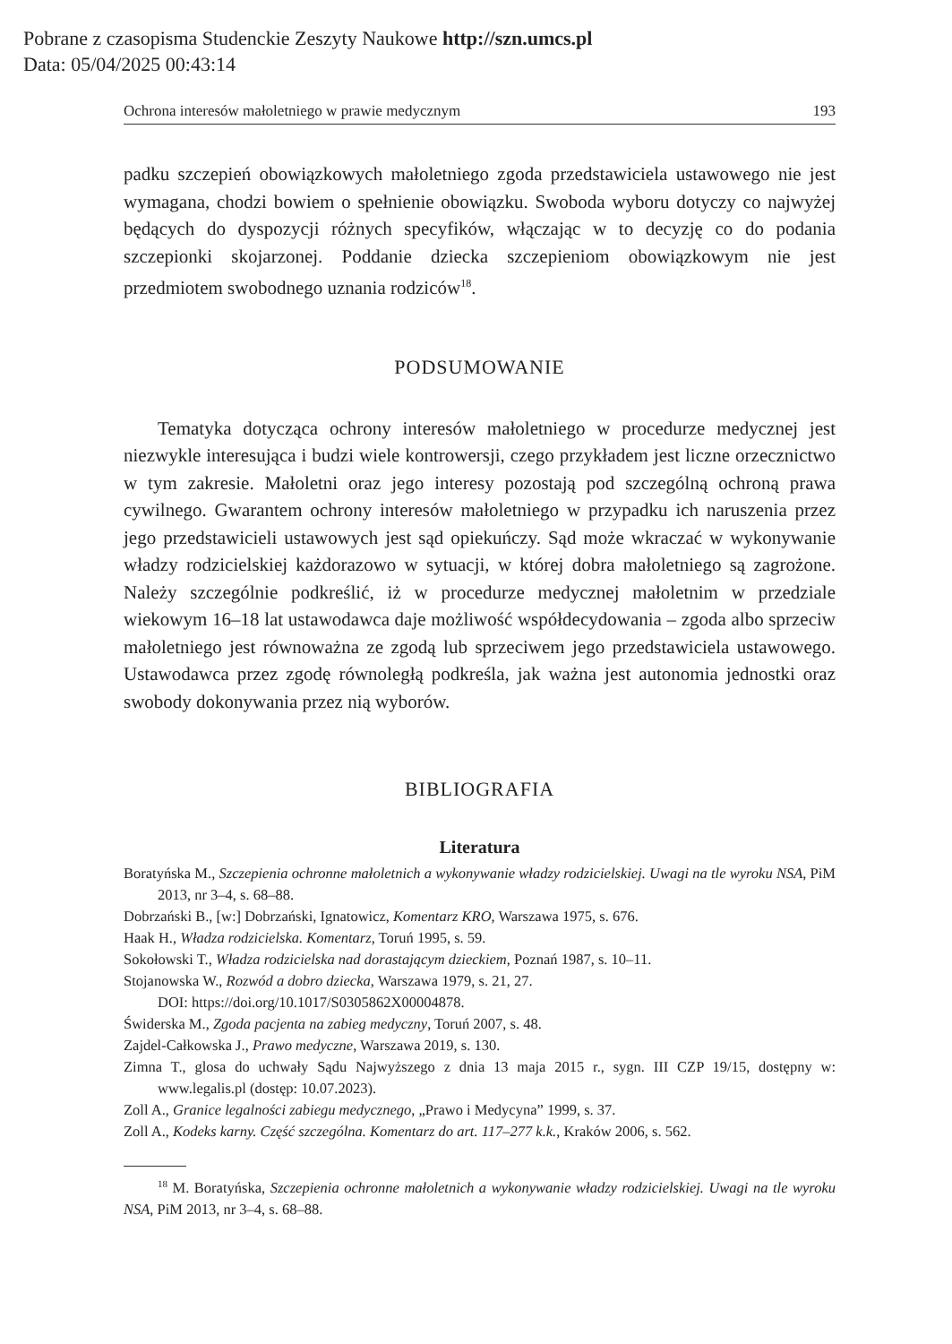Pobrane z czasopisma Studenckie Zeszyty Naukowe http://szn.umcs.pl
Data: 05/04/2025 00:43:14
Ochrona interesów małoletniego w prawie medycznym 193
padku szczepień obowiązkowych małoletniego zgoda przedstawiciela ustawowego nie jest wymagana, chodzi bowiem o spełnienie obowiązku. Swoboda wyboru dotyczy co najwyżej będących do dyspozycji różnych specyfików, włączając w to decyzję co do podania szczepionki skojarzonej. Poddanie dziecka szczepieniom obowiązkowym nie jest przedmiotem swobodnego uznania rodziców<sup>18</sup>.
PODSUMOWANIE
Tematyka dotycząca ochrony interesów małoletniego w procedurze medycznej jest niezwykle interesująca i budzi wiele kontrowersji, czego przykładem jest liczne orzecznictwo w tym zakresie. Małoletni oraz jego interesy pozostają pod szczególną ochroną prawa cywilnego. Gwarantem ochrony interesów małoletniego w przypadku ich naruszenia przez jego przedstawicieli ustawowych jest sąd opiekuńczy. Sąd może wkraczać w wykonywanie władzy rodzicielskiej każdorazowo w sytuacji, w której dobra małoletniego są zagrożone. Należy szczególnie podkreślić, iż w procedurze medycznej małoletnim w przedziale wiekowym 16–18 lat ustawodawca daje możliwość współdecydowania – zgoda albo sprzeciw małoletniego jest równoważna ze zgodą lub sprzeciwem jego przedstawiciela ustawowego. Ustawodawca przez zgodę równoległą podkreśla, jak ważna jest autonomia jednostki oraz swobody dokonywania przez nią wyborów.
BIBLIOGRAFIA
Literatura
Boratyńska M., Szczepienia ochronne małoletnich a wykonywanie władzy rodzicielskiej. Uwagi na tle wyroku NSA, PiM 2013, nr 3–4, s. 68–88.
Dobrzański B., [w:] Dobrzański, Ignatowicz, Komentarz KRO, Warszawa 1975, s. 676.
Haak H., Władza rodzicielska. Komentarz, Toruń 1995, s. 59.
Sokołowski T., Władza rodzicielska nad dorastającym dzieckiem, Poznań 1987, s. 10–11.
Stojanowska W., Rozwód a dobro dziecka, Warszawa 1979, s. 21, 27.
DOI: https://doi.org/10.1017/S0305862X00004878.
Świderska M., Zgoda pacjenta na zabieg medyczny, Toruń 2007, s. 48.
Zajdel-Całkowska J., Prawo medyczne, Warszawa 2019, s. 130.
Zimna T., glosa do uchwały Sądu Najwyższego z dnia 13 maja 2015 r., sygn. III CZP 19/15, dostępny w: www.legalis.pl (dostęp: 10.07.2023).
Zoll A., Granice legalności zabiegu medycznego, „Prawo i Medycyna” 1999, s. 37.
Zoll A., Kodeks karny. Część szczególna. Komentarz do art. 117–277 k.k., Kraków 2006, s. 562.
<sup>18</sup> M. Boratyńska, Szczepienia ochronne małoletnich a wykonywanie władzy rodzicielskiej. Uwagi na tle wyroku NSA, PiM 2013, nr 3–4, s. 68–88.